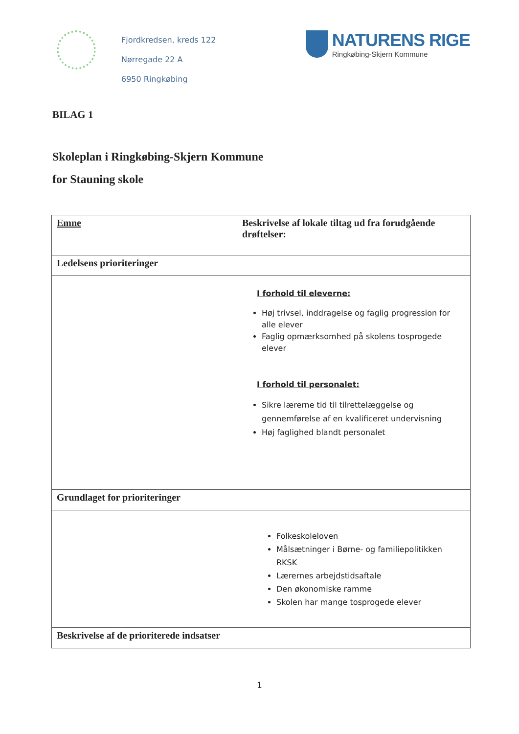Fjordkredsen, kreds 122
Nørregade 22 A
6950 Ringkøbing
NATURENS RIGE
Ringkøbing-Skjern Kommune
BILAG 1
Skoleplan i Ringkøbing-Skjern Kommune
for Stauning skole
| Emne | Beskrivelse af lokale tiltag ud fra forudgående drøftelser: |
| Ledelsens prioriteringer | |
| | I forhold til eleverne: Høj trivsel, inddragelse og faglig progression for alle elever Faglig opmærksomhed på skolens tosprogede elever I forhold til personalet: Sikre lærerne tid til tilrettelæggelse og gennemførelse af en kvalificeret undervisning Høj faglighed blandt personalet |
| Grundlaget for prioriteringer | |
| | Folkeskoleloven Målsætninger i Børne- og familiepolitikken RKSK Lærernes arbejdstidsaftale Den økonomiske ramme Skolen har mange tosprogede elever |
| Beskrivelse af de prioriterede indsatser | |
1